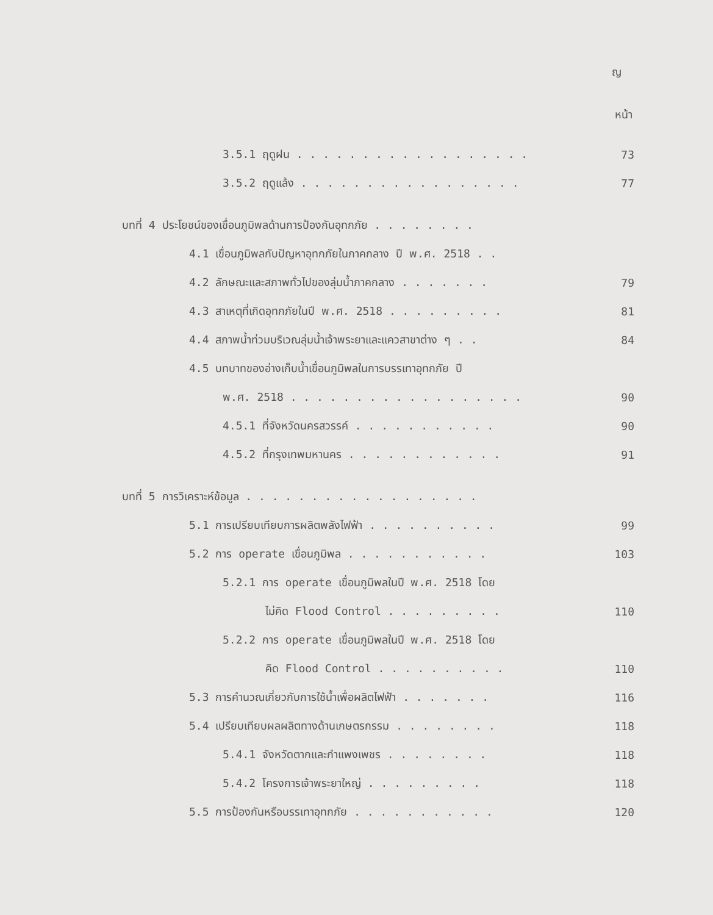ญ
หน้า
3.5.1 ฤดูฝน . . . . . . . . . . . . . . . . . . 73
3.5.2 ฤดูแล้ง . . . . . . . . . . . . . . . . . 77
บทที่ 4 ประโยชน์ของเขื่อนภูมิพลด้านการป้องกันอุทกภัย . . . . . . . .
4.1 เขื่อนภูมิพลกับปัญหาอุทกภัยในภาคกลาง ปี พ.ศ. 2518 . .
4.2 ลักษณะและสภาพทั่วไปของลุ่มน้ำภาคกลาง . . . . . . . 79
4.3 สาเหตุที่เกิดอุทกภัยในปี พ.ศ. 2518 . . . . . . . . . 81
4.4 สภาพน้ำท่วมบริเวณลุ่มน้ำเจ้าพระยาและแควสาขาต่าง ๆ . . 84
4.5 บทบาทของอ่างเก็บน้ำเขื่อนภูมิพลในการบรรเทาอุทกภัย ปี
พ.ศ. 2518 . . . . . . . . . . . . . . . . . . 90
4.5.1 ที่จังหวัดนครสวรรค์ . . . . . . . . . . . 90
4.5.2 ที่กรุงเทพมหานคร . . . . . . . . . . . . 91
บทที่ 5 การวิเคราะห์ข้อมูล . . . . . . . . . . . . . . . . . .
5.1 การเปรียบเทียบการผลิตพลังไฟฟ้า . . . . . . . . . . 99
5.2 การ operate เขื่อนภูมิพล . . . . . . . . . . . 103
5.2.1 การ operate เขื่อนภูมิพลในปี พ.ศ. 2518 โดย
ไม่คิด Flood Control . . . . . . . . . 110
5.2.2 การ operate เขื่อนภูมิพลในปี พ.ศ. 2518 โดย
คิด Flood Control . . . . . . . . . . 110
5.3 การคำนวณเกี่ยวกับการใช้น้ำเพื่อผลิตไฟฟ้า . . . . . . . 116
5.4 เปรียบเทียบผลผลิตทางด้านเกษตรกรรม . . . . . . . . 118
5.4.1 จังหวัดตากและกำแพงเพชร . . . . . . . . 118
5.4.2 โครงการเจ้าพระยาใหญ่ . . . . . . . . . 118
5.5 การป้องกันหรือบรรเทาอุทกภัย . . . . . . . . . . . 120